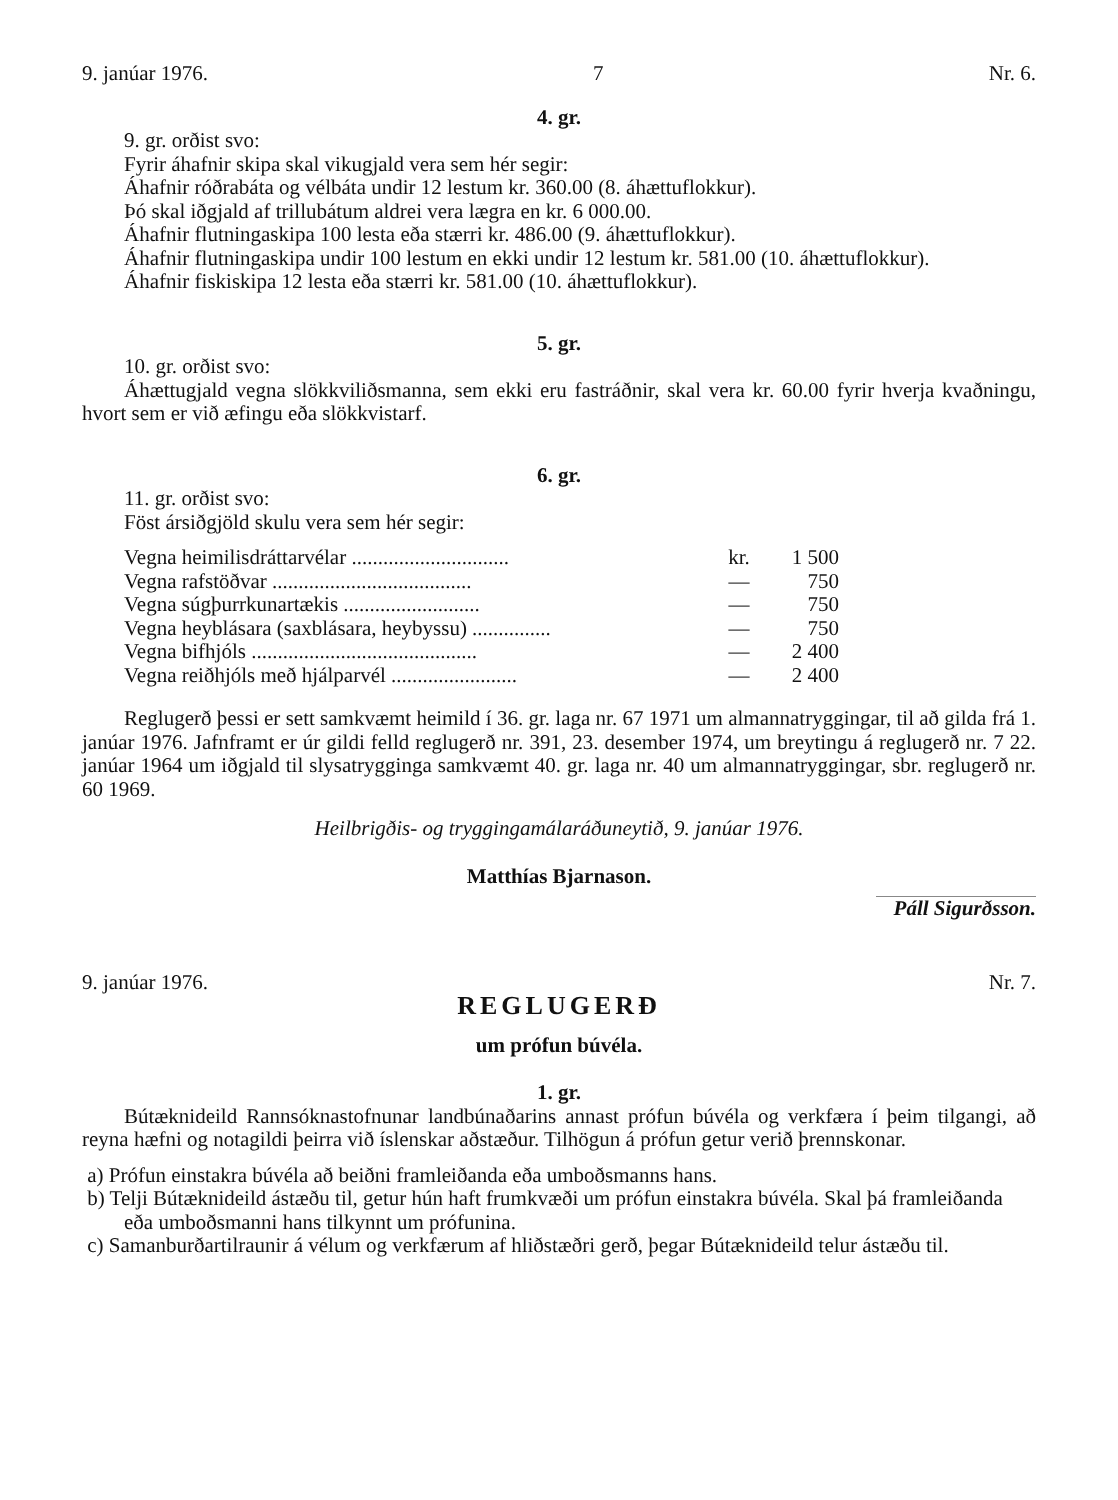9. janúar 1976. 7 Nr. 6.
4. gr.
9. gr. orðist svo:
Fyrir áhafnir skipa skal vikugjald vera sem hér segir:
Áhafnir róðrabáta og vélbáta undir 12 lestum kr. 360.00 (8. áhættuflokkur).
Þó skal iðgjald af trillubátum aldrei vera lægra en kr. 6 000.00.
Áhafnir flutningaskipa 100 lesta eða stærri kr. 486.00 (9. áhættuflokkur).
Áhafnir flutningaskipa undir 100 lestum en ekki undir 12 lestum kr. 581.00 (10. áhættuflokkur).
Áhafnir fiskiskipa 12 lesta eða stærri kr. 581.00 (10. áhættuflokkur).
5. gr.
10. gr. orðist svo:
Áhættugjald vegna slökkviliðsmanna, sem ekki eru fastráðnir, skal vera kr. 60.00 fyrir hverja kvaðningu, hvort sem er við æfingu eða slökkvistarf.
6. gr.
11. gr. orðist svo:
Föst ársiðgjöld skulu vera sem hér segir:
| Vegna heimilisdráttarvélar .............................. | kr. | 1 500 |
| Vegna rafstöðvar ...................................... | — | 750 |
| Vegna súgþurrkunartækis .......................... | — | 750 |
| Vegna heyblásara (saxblásara, heybyssu) ............... | — | 750 |
| Vegna bifhjóls ........................................... | — | 2 400 |
| Vegna reiðhjóls með hjálparvél ........................ | — | 2 400 |
Reglugerð þessi er sett samkvæmt heimild í 36. gr. laga nr. 67 1971 um almannatryggingar, til að gilda frá 1. janúar 1976. Jafnframt er úr gildi felld reglugerð nr. 391, 23. desember 1974, um breytingu á reglugerð nr. 7 22. janúar 1964 um iðgjald til slysatrygginga samkvæmt 40. gr. laga nr. 40 um almannatryggingar, sbr. reglugerð nr. 60 1969.
Heilbrigðis- og tryggingamálaráðuneytið, 9. janúar 1976.
Matthías Bjarnason.
Páll Sigurðsson.
9. janúar 1976. Nr. 7.
REGLUGERÐ
um prófun búvéla.
1. gr.
Bútæknideild Rannsóknastofnunar landbúnaðarins annast prófun búvéla og verkfæra í þeim tilgangi, að reyna hæfni og notagildi þeirra við íslenskar aðstæður. Tilhögun á prófun getur verið þrennskonar.
a) Prófun einstakra búvéla að beiðni framleiðanda eða umboðsmanns hans.
b) Telji Bútæknideild ástæðu til, getur hún haft frumkvæði um prófun einstakra búvéla. Skal þá framleiðanda eða umboðsmanni hans tilkynnt um prófunina.
c) Samanburðartilraunir á vélum og verkfærum af hliðstæðri gerð, þegar Bútæknideild telur ástæðu til.